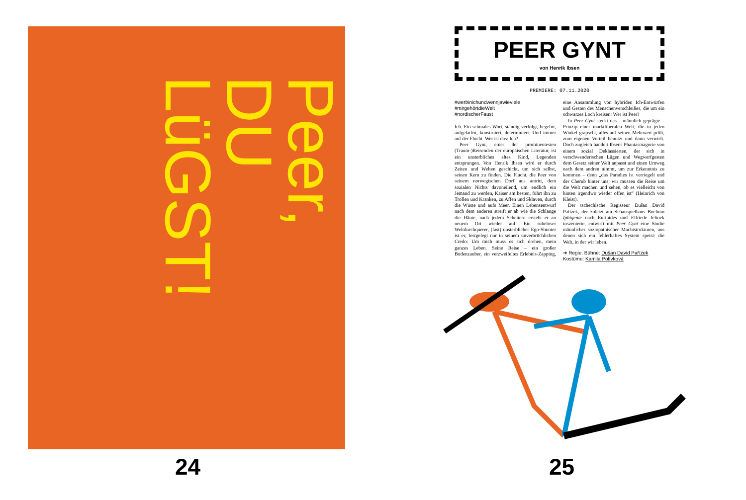Peer,
DU
LüGST!
24
PEER GYNT
von Henrik Ibsen
PREMIERE: 07.11.2020
#werbinichundwennjawieviele
#mirgehörtdieWelt
#nordischerFaust
Ich. Ein schmales Wort, ständig verfolgt, begehrt, aufgeladen, konstruiert, determiniert. Und immer auf der Flucht. Wer ist das: Ich?
Peer Gynt, einer der prominentesten (Traum-)Reisenden der europäischen Literatur, ist ein unsterbliches altes Kind, Legenden entsprungen. Von Henrik Ibsen wird er durch Zeiten und Welten geschickt, um sich selbst, seinen Kern zu finden. Die Flucht, die Peer von seinem norwegischen Dorf aus antritt, dem sozialen Nichts davoneilend, um endlich ein Jemand zu werden, Kaiser am besten, führt ihn zu Trollen und Kranken, zu Affen und Sklaven, durch die Wüste und aufs Meer. Einen Lebensentwurf nach dem anderen streift er ab wie die Schlange die Häute, nach jedem Scheitern ersteht er an neuem Ort wieder auf. Ein ruheloser Weltdurchquerer, (fast) unsterblicher Ego-Shooter ist er, festgelegt nur in seinem unverbrüchlichen Credo: Um mich muss es sich drehen, mein ganzes Leben. Seine Reise – ein großer Budenzauber, ein verzweifeltes Erlebnis-Zapping, eine Ansammlung von hybriden Ich-Entwürfen und Gesten des Menschenverschleißes, die um ein schwarzes Loch kreisen: Wer ist Peer?
In Peer Gynt steckt das – männlich geprägte – Prinzip einer marktliberalen Welt, die in jeden Winkel grapscht, alles auf seinen Mehrwert prüft, zum eigenen Vorteil benutzt und dann verwirft. Doch zugleich handelt Ibsens Phantasmagorie von einem sozial Deklassierten, der sich in verschwenderischen Lügen und Wegwerfgesten dem Gesetz seiner Welt anpasst und einen Umweg nach dem andren nimmt, um zur Erkenntnis zu kommen – denn „das Paradies ist verriegelt und der Cherub hinter uns; wir müssen die Reise um die Welt machen und sehen, ob es vielleicht von hinten irgendwo wieder offen ist“ (Heinrich von Kleist).
Der tschechische Regisseur Dušan David Pařízek, der zuletzt am Schauspielhaus Bochum Iphigenie nach Euripides und Elfriede Jelinek inszenierte, entwirft mit Peer Gynt eine Studie männlicher soziopathischer Machtstrukturen, aus denen sich ein fehlerhaftes System speist: die Welt, in der wir leben.
➔ Regie, Bühne: Dušan David Pařízek
Kostüme: Kamila Polívková
25